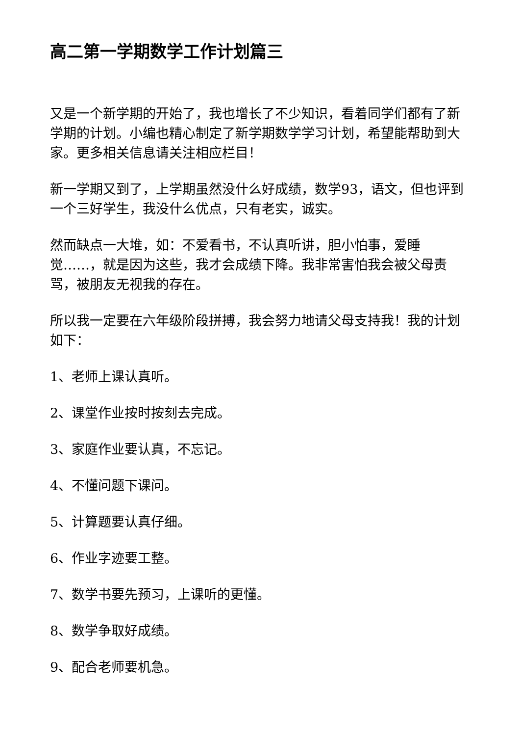高二第一学期数学工作计划篇三
又是一个新学期的开始了，我也增长了不少知识，看着同学们都有了新学期的计划。小编也精心制定了新学期数学学习计划，希望能帮助到大家。更多相关信息请关注相应栏目！
新一学期又到了，上学期虽然没什么好成绩，数学93，语文，但也评到一个三好学生，我没什么优点，只有老实，诚实。
然而缺点一大堆，如：不爱看书，不认真听讲，胆小怕事，爱睡觉……，就是因为这些，我才会成绩下降。我非常害怕我会被父母责骂，被朋友无视我的存在。
所以我一定要在六年级阶段拼搏，我会努力地请父母支持我！我的计划如下：
1、老师上课认真听。
2、课堂作业按时按刻去完成。
3、家庭作业要认真，不忘记。
4、不懂问题下课问。
5、计算题要认真仔细。
6、作业字迹要工整。
7、数学书要先预习，上课听的更懂。
8、数学争取好成绩。
9、配合老师要机急。